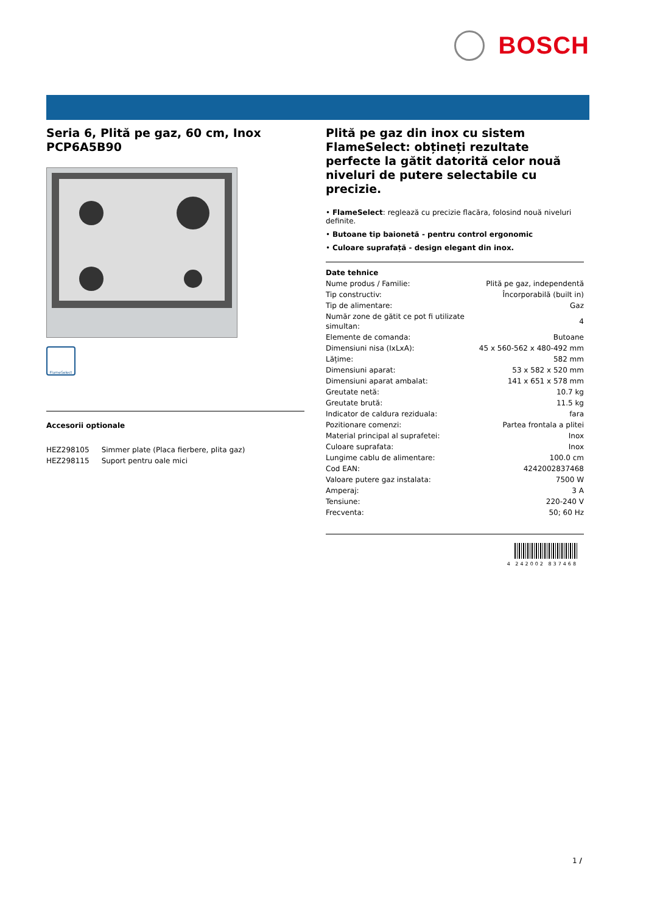BOSCH
Seria 6, Plită pe gaz, 60 cm, Inox
PCP6A5B90
FlameSelect
Accesorii optionale
| HEZ298105 | Simmer plate (Placa fierbere, plita gaz) |
| HEZ298115 | Suport pentru oale mici |
Plită pe gaz din inox cu sistem FlameSelect: obțineți rezultate perfecte la gătit datorită celor nouă niveluri de putere selectabile cu precizie.
• FlameSelect: reglează cu precizie flacăra, folosind nouă niveluri definite.
• Butoane tip baionetă - pentru control ergonomic
• Culoare suprafață - design elegant din inox.
Date tehnice
| Nume produs / Familie: | Plită pe gaz, independentă |
| Tip constructiv: | Încorporabilă (built in) |
| Tip de alimentare: | Gaz |
| Număr zone de gătit ce pot fi utilizate simultan: | 4 |
| Elemente de comanda: | Butoane |
| Dimensiuni nisa (IxLxA): | 45 x 560-562 x 480-492 mm |
| Lățime: | 582 mm |
| Dimensiuni aparat: | 53 x 582 x 520 mm |
| Dimensiuni aparat ambalat: | 141 x 651 x 578 mm |
| Greutate netă: | 10.7 kg |
| Greutate brută: | 11.5 kg |
| Indicator de caldura reziduala: | fara |
| Pozitionare comenzi: | Partea frontala a plitei |
| Material principal al suprafetei: | Inox |
| Culoare suprafata: | Inox |
| Lungime cablu de alimentare: | 100.0 cm |
| Cod EAN: | 4242002837468 |
| Valoare putere gaz instalata: | 7500 W |
| Amperaj: | 3 A |
| Tensiune: | 220-240 V |
| Frecventa: | 50; 60 Hz |
4 242002 837468
1 /